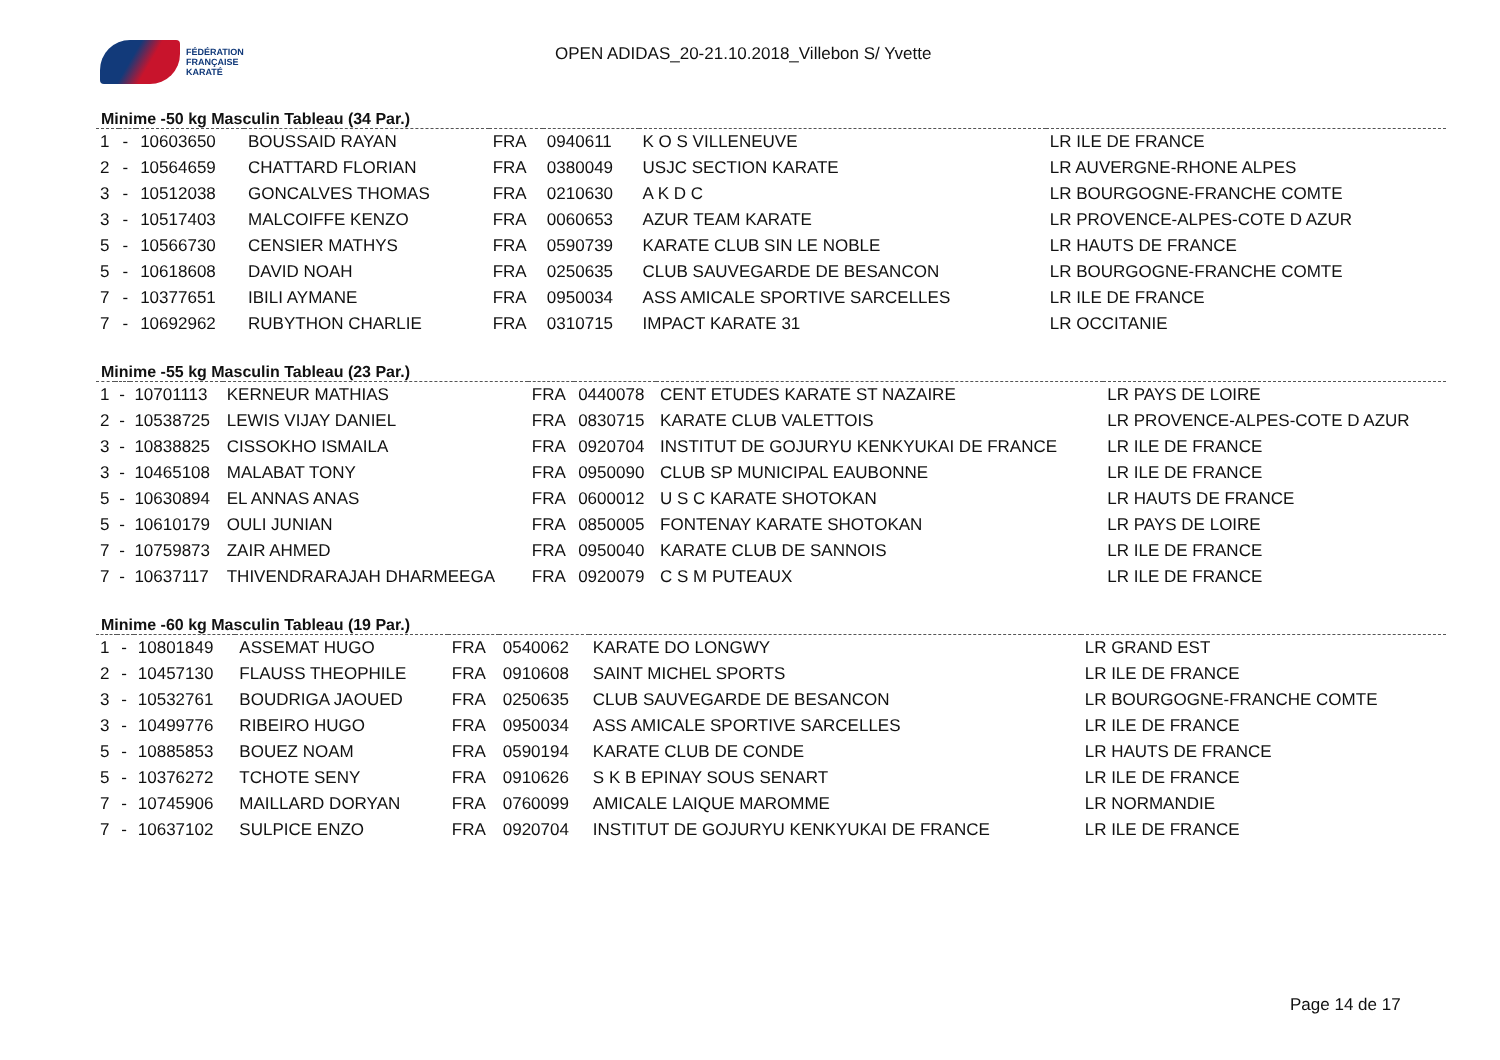FÉDÉRATION
FRANÇAISE
KARATÉ
OPEN ADIDAS_20-21.10.2018_Villebon S/ Yvette
Minime -50 kg Masculin Tableau (34 Par.)
| 1 | - | 10603650 | BOUSSAID RAYAN | FRA | 0940611 | K O S VILLENEUVE | LR ILE DE FRANCE |
| 2 | - | 10564659 | CHATTARD FLORIAN | FRA | 0380049 | USJC SECTION KARATE | LR AUVERGNE-RHONE ALPES |
| 3 | - | 10512038 | GONCALVES THOMAS | FRA | 0210630 | A K D C | LR BOURGOGNE-FRANCHE COMTE |
| 3 | - | 10517403 | MALCOIFFE KENZO | FRA | 0060653 | AZUR TEAM KARATE | LR PROVENCE-ALPES-COTE D AZUR |
| 5 | - | 10566730 | CENSIER MATHYS | FRA | 0590739 | KARATE CLUB SIN LE NOBLE | LR HAUTS DE FRANCE |
| 5 | - | 10618608 | DAVID NOAH | FRA | 0250635 | CLUB SAUVEGARDE DE BESANCON | LR BOURGOGNE-FRANCHE COMTE |
| 7 | - | 10377651 | IBILI AYMANE | FRA | 0950034 | ASS AMICALE SPORTIVE SARCELLES | LR ILE DE FRANCE |
| 7 | - | 10692962 | RUBYTHON CHARLIE | FRA | 0310715 | IMPACT KARATE 31 | LR OCCITANIE |
Minime -55 kg Masculin Tableau (23 Par.)
| 1 | - | 10701113 | KERNEUR MATHIAS | FRA | 0440078 | CENT ETUDES KARATE ST NAZAIRE | LR PAYS DE LOIRE |
| 2 | - | 10538725 | LEWIS VIJAY DANIEL | FRA | 0830715 | KARATE CLUB VALETTOIS | LR PROVENCE-ALPES-COTE D AZUR |
| 3 | - | 10838825 | CISSOKHO ISMAILA | FRA | 0920704 | INSTITUT DE GOJURYU KENKYUKAI DE FRANCE | LR ILE DE FRANCE |
| 3 | - | 10465108 | MALABAT TONY | FRA | 0950090 | CLUB SP MUNICIPAL EAUBONNE | LR ILE DE FRANCE |
| 5 | - | 10630894 | EL ANNAS ANAS | FRA | 0600012 | U S C KARATE SHOTOKAN | LR HAUTS DE FRANCE |
| 5 | - | 10610179 | OULI JUNIAN | FRA | 0850005 | FONTENAY KARATE SHOTOKAN | LR PAYS DE LOIRE |
| 7 | - | 10759873 | ZAIR AHMED | FRA | 0950040 | KARATE CLUB DE SANNOIS | LR ILE DE FRANCE |
| 7 | - | 10637117 | THIVENDRARAJAH DHARMEEGA | FRA | 0920079 | C S M PUTEAUX | LR ILE DE FRANCE |
Minime -60 kg Masculin Tableau (19 Par.)
| 1 | - | 10801849 | ASSEMAT HUGO | FRA | 0540062 | KARATE DO LONGWY | LR GRAND EST |
| 2 | - | 10457130 | FLAUSS THEOPHILE | FRA | 0910608 | SAINT MICHEL SPORTS | LR ILE DE FRANCE |
| 3 | - | 10532761 | BOUDRIGA JAOUED | FRA | 0250635 | CLUB SAUVEGARDE DE BESANCON | LR BOURGOGNE-FRANCHE COMTE |
| 3 | - | 10499776 | RIBEIRO HUGO | FRA | 0950034 | ASS AMICALE SPORTIVE SARCELLES | LR ILE DE FRANCE |
| 5 | - | 10885853 | BOUEZ NOAM | FRA | 0590194 | KARATE CLUB DE CONDE | LR HAUTS DE FRANCE |
| 5 | - | 10376272 | TCHOTE SENY | FRA | 0910626 | S K B EPINAY SOUS SENART | LR ILE DE FRANCE |
| 7 | - | 10745906 | MAILLARD DORYAN | FRA | 0760099 | AMICALE LAIQUE MAROMME | LR NORMANDIE |
| 7 | - | 10637102 | SULPICE ENZO | FRA | 0920704 | INSTITUT DE GOJURYU KENKYUKAI DE FRANCE | LR ILE DE FRANCE |
Page 14 de 17